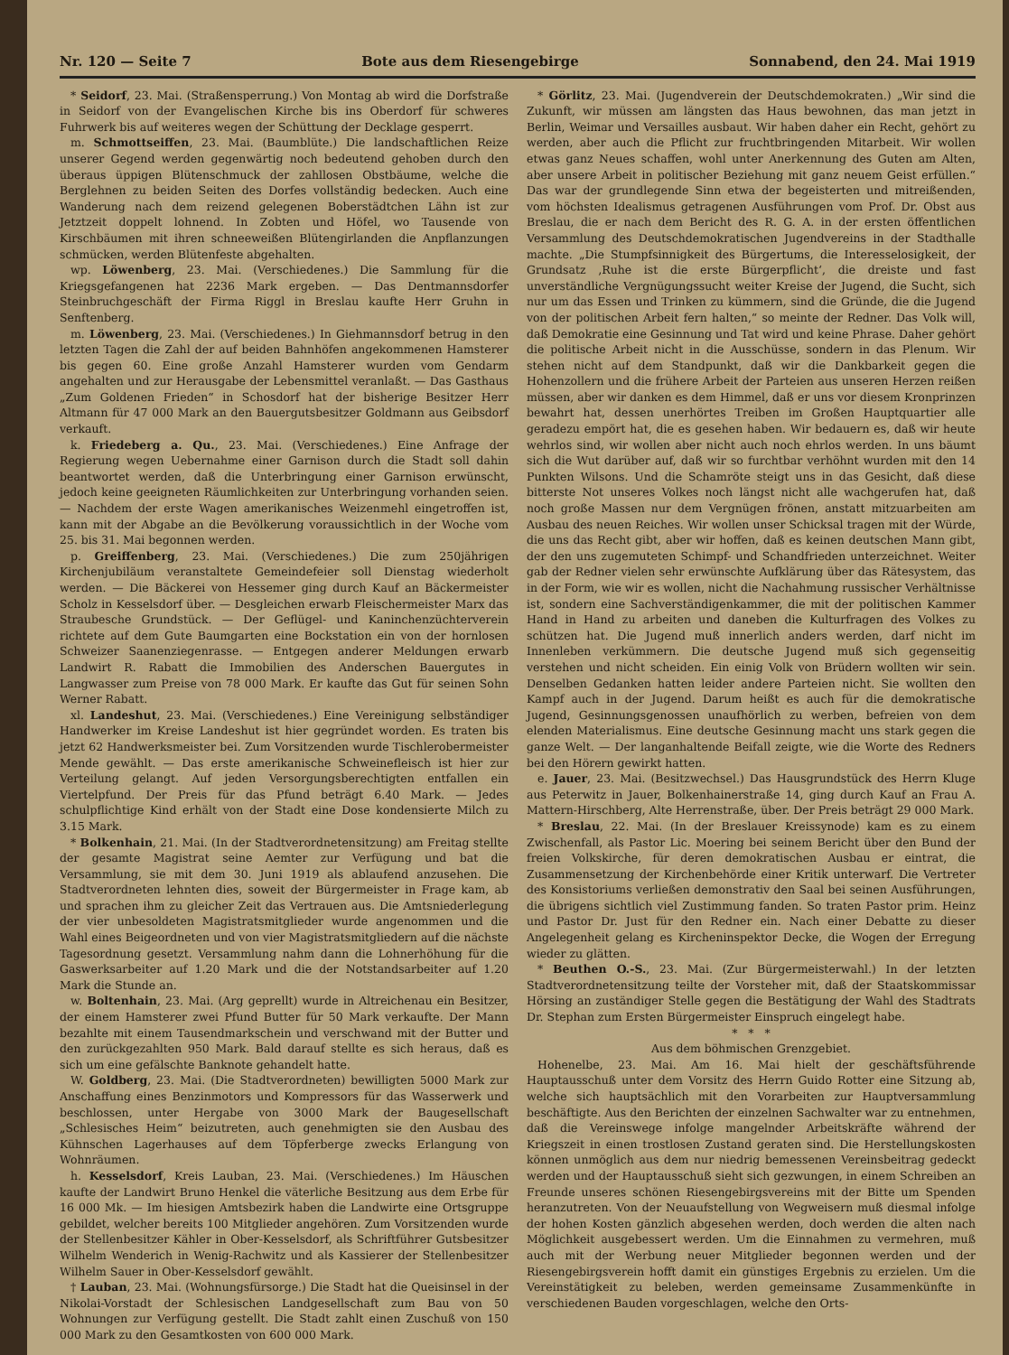Nr. 120 — Seite 7 Bote aus dem Riesengebirge Sonnabend, den 24. Mai 1919
* Seidorf, 23. Mai. (Straßensperrung.) Von Montag ab wird die Dorfstraße in Seidorf von der Evangelischen Kirche bis ins Oberdorf für schweres Fuhrwerk bis auf weiteres wegen der Schüttung der Decklage gesperrt.
m. Schmottseiffen, 23. Mai. (Baumblüte.) Die landschaftlichen Reize unserer Gegend werden gegenwärtig noch bedeutend gehoben durch den überaus üppigen Blütenschmuck der zahllosen Obstbäume, welche die Berglehnen zu beiden Seiten des Dorfes vollständig bedecken. Auch eine Wanderung nach dem reizend gelegenen Boberstädtchen Lähn ist zur Jetztzeit doppelt lohnend. In Zobten und Höfel, wo Tausende von Kirschbäumen mit ihren schneeweißen Blütengirlanden die Anpflanzungen schmücken, werden Blütenfeste abgehalten.
wp. Löwenberg, 23. Mai. (Verschiedenes.) Die Sammlung für die Kriegsgefangenen hat 2236 Mark ergeben. — Das Dentmannsdorfer Steinbruchgeschäft der Firma Riggl in Breslau kaufte Herr Gruhn in Senftenberg.
m. Löwenberg, 23. Mai. (Verschiedenes.) In Giehmannsdorf betrug in den letzten Tagen die Zahl der auf beiden Bahnhöfen angekommenen Hamsterer bis gegen 60. Eine große Anzahl Hamsterer wurden vom Gendarm angehalten und zur Herausgabe der Lebensmittel veranlaßt. — Das Gasthaus „Zum Goldenen Frieden“ in Schosdorf hat der bisherige Besitzer Herr Altmann für 47 000 Mark an den Bauergutsbesitzer Goldmann aus Geibsdorf verkauft.
k. Friedeberg a. Qu., 23. Mai. (Verschiedenes.) Eine Anfrage der Regierung wegen Uebernahme einer Garnison durch die Stadt soll dahin beantwortet werden, daß die Unterbringung einer Garnison erwünscht, jedoch keine geeigneten Räumlichkeiten zur Unterbringung vorhanden seien. — Nachdem der erste Wagen amerikanisches Weizenmehl eingetroffen ist, kann mit der Abgabe an die Bevölkerung voraussichtlich in der Woche vom 25. bis 31. Mai begonnen werden.
p. Greiffenberg, 23. Mai. (Verschiedenes.) Die zum 250jährigen Kirchenjubiläum veranstaltete Gemeindefeier soll Dienstag wiederholt werden. — Die Bäckerei von Hessemer ging durch Kauf an Bäckermeister Scholz in Kesselsdorf über. — Desgleichen erwarb Fleischermeister Marx das Straubesche Grundstück. — Der Geflügel- und Kaninchenzüchterverein richtete auf dem Gute Baumgarten eine Bockstation ein von der hornlosen Schweizer Saanenziegenrasse. — Entgegen anderer Meldungen erwarb Landwirt R. Rabatt die Immobilien des Anderschen Bauergutes in Langwasser zum Preise von 78 000 Mark. Er kaufte das Gut für seinen Sohn Werner Rabatt.
xl. Landeshut, 23. Mai. (Verschiedenes.) Eine Vereinigung selbständiger Handwerker im Kreise Landeshut ist hier gegründet worden. Es traten bis jetzt 62 Handwerksmeister bei. Zum Vorsitzenden wurde Tischlerobermeister Mende gewählt. — Das erste amerikanische Schweinefleisch ist hier zur Verteilung gelangt. Auf jeden Versorgungsberechtigten entfallen ein Viertelpfund. Der Preis für das Pfund beträgt 6.40 Mark. — Jedes schulpflichtige Kind erhält von der Stadt eine Dose kondensierte Milch zu 3.15 Mark.
* Bolkenhain, 21. Mai. (In der Stadtverordnetensitzung) am Freitag stellte der gesamte Magistrat seine Aemter zur Verfügung und bat die Versammlung, sie mit dem 30. Juni 1919 als ablaufend anzusehen. Die Stadtverordneten lehnten dies, soweit der Bürgermeister in Frage kam, ab und sprachen ihm zu gleicher Zeit das Vertrauen aus. Die Amtsniederlegung der vier unbesoldeten Magistratsmitglieder wurde angenommen und die Wahl eines Beigeordneten und von vier Magistratsmitgliedern auf die nächste Tagesordnung gesetzt. Versammlung nahm dann die Lohnerhöhung für die Gaswerksarbeiter auf 1.20 Mark und die der Notstandsarbeiter auf 1.20 Mark die Stunde an.
w. Boltenhain, 23. Mai. (Arg geprellt) wurde in Altreichenau ein Besitzer, der einem Hamsterer zwei Pfund Butter für 50 Mark verkaufte. Der Mann bezahlte mit einem Tausendmarkschein und verschwand mit der Butter und den zurückgezahlten 950 Mark. Bald darauf stellte es sich heraus, daß es sich um eine gefälschte Banknote gehandelt hatte.
W. Goldberg, 23. Mai. (Die Stadtverordneten) bewilligten 5000 Mark zur Anschaffung eines Benzinmotors und Kompressors für das Wasserwerk und beschlossen, unter Hergabe von 3000 Mark der Baugesellschaft „Schlesisches Heim“ beizutreten, auch genehmigten sie den Ausbau des Kühnschen Lagerhauses auf dem Töpferberge zwecks Erlangung von Wohnräumen.
h. Kesselsdorf, Kreis Lauban, 23. Mai. (Verschiedenes.) Im Häuschen kaufte der Landwirt Bruno Henkel die väterliche Besitzung aus dem Erbe für 16 000 Mk. — Im hiesigen Amtsbezirk haben die Landwirte eine Ortsgruppe gebildet, welcher bereits 100 Mitglieder angehören. Zum Vorsitzenden wurde der Stellenbesitzer Kähler in Ober-Kesselsdorf, als Schriftführer Gutsbesitzer Wilhelm Wenderich in Wenig-Rachwitz und als Kassierer der Stellenbesitzer Wilhelm Sauer in Ober-Kesselsdorf gewählt.
† Lauban, 23. Mai. (Wohnungsfürsorge.) Die Stadt hat die Queisinsel in der Nikolai-Vorstadt der Schlesischen Landgesellschaft zum Bau von 50 Wohnungen zur Verfügung gestellt. Die Stadt zahlt einen Zuschuß von 150 000 Mark zu den Gesamtkosten von 600 000 Mark.
* Görlitz, 23. Mai. (Jugendverein der Deutschdemokraten.) „Wir sind die Zukunft, wir müssen am längsten das Haus bewohnen, das man jetzt in Berlin, Weimar und Versailles ausbaut. Wir haben daher ein Recht, gehört zu werden, aber auch die Pflicht zur fruchtbringenden Mitarbeit. Wir wollen etwas ganz Neues schaffen, wohl unter Anerkennung des Guten am Alten, aber unsere Arbeit in politischer Beziehung mit ganz neuem Geist erfüllen.“ Das war der grundlegende Sinn etwa der begeisterten und mitreißenden, vom höchsten Idealismus getragenen Ausführungen vom Prof. Dr. Obst aus Breslau, die er nach dem Bericht des R. G. A. in der ersten öffentlichen Versammlung des Deutschdemokratischen Jugendvereins in der Stadthalle machte. „Die Stumpfsinnigkeit des Bürgertums, die Interesselosigkeit, der Grundsatz ‚Ruhe ist die erste Bürgerpflicht‘, die dreiste und fast unverständliche Vergnügungssucht weiter Kreise der Jugend, die Sucht, sich nur um das Essen und Trinken zu kümmern, sind die Gründe, die die Jugend von der politischen Arbeit fern halten,“ so meinte der Redner. Das Volk will, daß Demokratie eine Gesinnung und Tat wird und keine Phrase. Daher gehört die politische Arbeit nicht in die Ausschüsse, sondern in das Plenum. Wir stehen nicht auf dem Standpunkt, daß wir die Dankbarkeit gegen die Hohenzollern und die frühere Arbeit der Parteien aus unseren Herzen reißen müssen, aber wir danken es dem Himmel, daß er uns vor diesem Kronprinzen bewahrt hat, dessen unerhörtes Treiben im Großen Hauptquartier alle geradezu empört hat, die es gesehen haben. Wir bedauern es, daß wir heute wehrlos sind, wir wollen aber nicht auch noch ehrlos werden. In uns bäumt sich die Wut darüber auf, daß wir so furchtbar verhöhnt wurden mit den 14 Punkten Wilsons. Und die Schamröte steigt uns in das Gesicht, daß diese bitterste Not unseres Volkes noch längst nicht alle wachgerufen hat, daß noch große Massen nur dem Vergnügen frönen, anstatt mitzuarbeiten am Ausbau des neuen Reiches. Wir wollen unser Schicksal tragen mit der Würde, die uns das Recht gibt, aber wir hoffen, daß es keinen deutschen Mann gibt, der den uns zugemuteten Schimpf- und Schandfrieden unterzeichnet. Weiter gab der Redner vielen sehr erwünschte Aufklärung über das Rätesystem, das in der Form, wie wir es wollen, nicht die Nachahmung russischer Verhältnisse ist, sondern eine Sachverständigenkammer, die mit der politischen Kammer Hand in Hand zu arbeiten und daneben die Kulturfragen des Volkes zu schützen hat. Die Jugend muß innerlich anders werden, darf nicht im Innenleben verkümmern. Die deutsche Jugend muß sich gegenseitig verstehen und nicht scheiden. Ein einig Volk von Brüdern wollten wir sein. Denselben Gedanken hatten leider andere Parteien nicht. Sie wollten den Kampf auch in der Jugend. Darum heißt es auch für die demokratische Jugend, Gesinnungsgenossen unaufhörlich zu werben, befreien von dem elenden Materialismus. Eine deutsche Gesinnung macht uns stark gegen die ganze Welt. — Der langanhaltende Beifall zeigte, wie die Worte des Redners bei den Hörern gewirkt hatten.
e. Jauer, 23. Mai. (Besitzwechsel.) Das Hausgrundstück des Herrn Kluge aus Peterwitz in Jauer, Bolkenhainerstraße 14, ging durch Kauf an Frau A. Mattern-Hirschberg, Alte Herrenstraße, über. Der Preis beträgt 29 000 Mark.
* Breslau, 22. Mai. (In der Breslauer Kreissynode) kam es zu einem Zwischenfall, als Pastor Lic. Moering bei seinem Bericht über den Bund der freien Volkskirche, für deren demokratischen Ausbau er eintrat, die Zusammensetzung der Kirchenbehörde einer Kritik unterwarf. Die Vertreter des Konsistoriums verließen demonstrativ den Saal bei seinen Ausführungen, die übrigens sichtlich viel Zustimmung fanden. So traten Pastor prim. Heinz und Pastor Dr. Just für den Redner ein. Nach einer Debatte zu dieser Angelegenheit gelang es Kircheninspektor Decke, die Wogen der Erregung wieder zu glätten.
* Beuthen O.-S., 23. Mai. (Zur Bürgermeisterwahl.) In der letzten Stadtverordnetensitzung teilte der Vorsteher mit, daß der Staatskommissar Hörsing an zuständiger Stelle gegen die Bestätigung der Wahl des Stadtrats Dr. Stephan zum Ersten Bürgermeister Einspruch eingelegt habe.
* * *
Aus dem böhmischen Grenzgebiet.
Hohenelbe, 23. Mai. Am 16. Mai hielt der geschäftsführende Hauptausschuß unter dem Vorsitz des Herrn Guido Rotter eine Sitzung ab, welche sich hauptsächlich mit den Vorarbeiten zur Hauptversammlung beschäftigte. Aus den Berichten der einzelnen Sachwalter war zu entnehmen, daß die Vereinswege infolge mangelnder Arbeitskräfte während der Kriegszeit in einen trostlosen Zustand geraten sind. Die Herstellungskosten können unmöglich aus dem nur niedrig bemessenen Vereinsbeitrag gedeckt werden und der Hauptausschuß sieht sich gezwungen, in einem Schreiben an Freunde unseres schönen Riesengebirgsvereins mit der Bitte um Spenden heranzutreten. Von der Neuaufstellung von Wegweisern muß diesmal infolge der hohen Kosten gänzlich abgesehen werden, doch werden die alten nach Möglichkeit ausgebessert werden. Um die Einnahmen zu vermehren, muß auch mit der Werbung neuer Mitglieder begonnen werden und der Riesengebirgsverein hofft damit ein günstiges Ergebnis zu erzielen. Um die Vereinstätigkeit zu beleben, werden gemeinsame Zusammenkünfte in verschiedenen Bauden vorgeschlagen, welche den Orts-